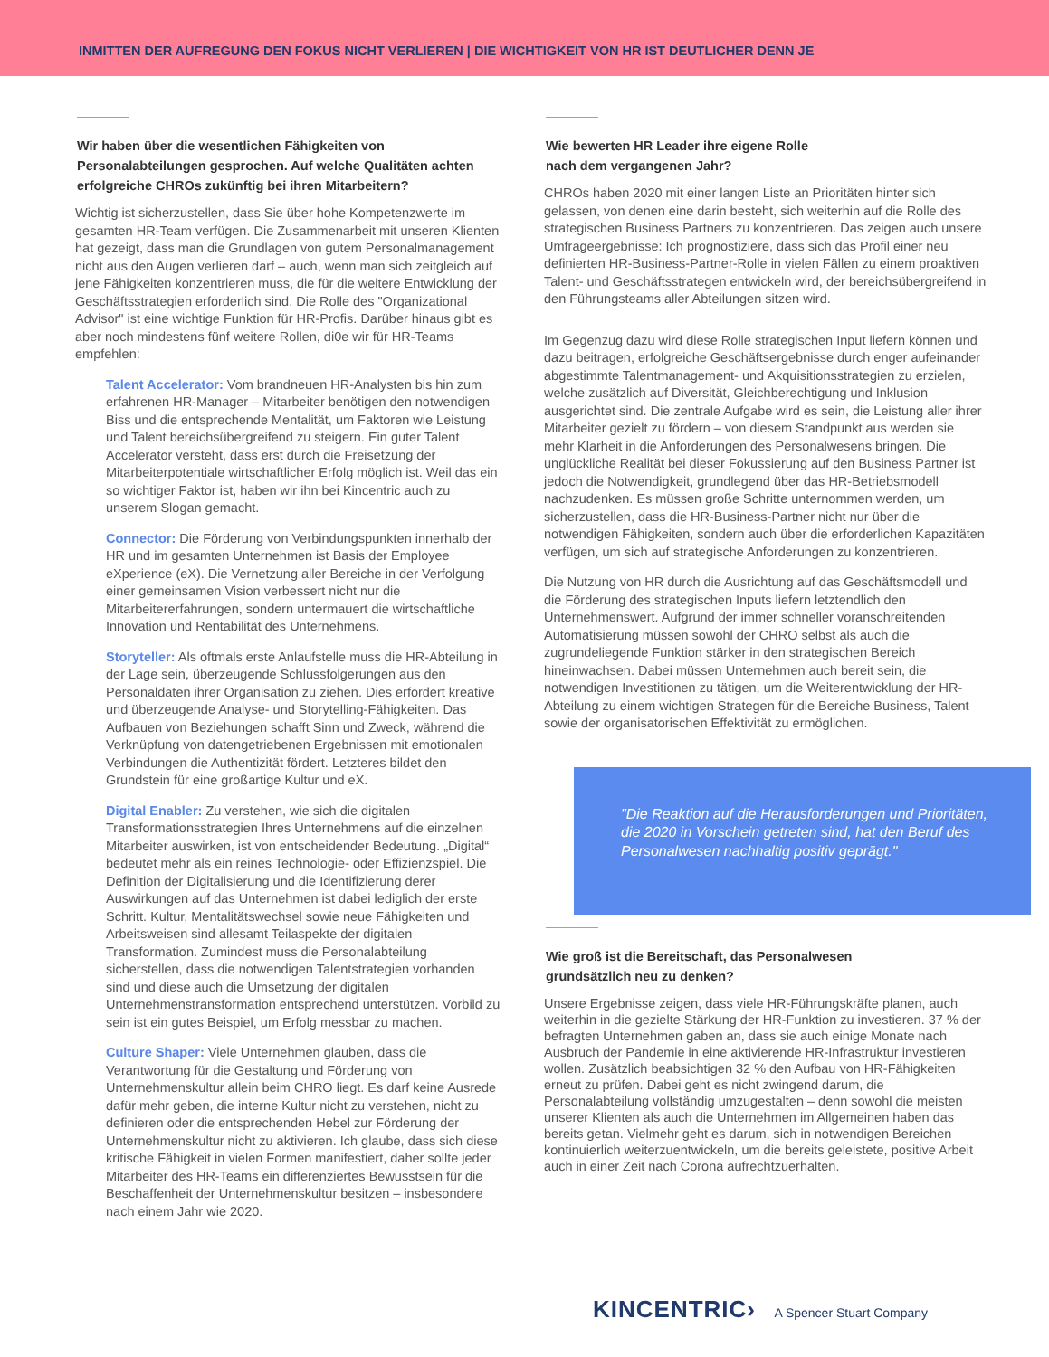INMITTEN DER AUFREGUNG DEN FOKUS NICHT VERLIEREN | DIE WICHTIGKEIT VON HR IST DEUTLICHER DENN JE
Wir haben über die wesentlichen Fähigkeiten von Personalabteilungen gesprochen. Auf welche Qualitäten achten erfolgreiche CHROs zukünftig bei ihren Mitarbeitern?
Wichtig ist sicherzustellen, dass Sie über hohe Kompetenzwerte im gesamten HR-Team verfügen. Die Zusammenarbeit mit unseren Klienten hat gezeigt, dass man die Grundlagen von gutem Personalmanagement nicht aus den Augen verlieren darf – auch, wenn man sich zeitgleich auf jene Fähigkeiten konzentrieren muss, die für die weitere Entwicklung der Geschäftsstrategien erforderlich sind. Die Rolle des "Organizational Advisor" ist eine wichtige Funktion für HR-Profis. Darüber hinaus gibt es aber noch mindestens fünf weitere Rollen, di0e wir für HR-Teams empfehlen:
Talent Accelerator: Vom brandneuen HR-Analysten bis hin zum erfahrenen HR-Manager – Mitarbeiter benötigen den notwendigen Biss und die entsprechende Mentalität, um Faktoren wie Leistung und Talent bereichsübergreifend zu steigern. Ein guter Talent Accelerator versteht, dass erst durch die Freisetzung der Mitarbeiterpotentiale wirtschaftlicher Erfolg möglich ist. Weil das ein so wichtiger Faktor ist, haben wir ihn bei Kincentric auch zu unserem Slogan gemacht.
Connector: Die Förderung von Verbindungspunkten innerhalb der HR und im gesamten Unternehmen ist Basis der Employee eXperience (eX). Die Vernetzung aller Bereiche in der Verfolgung einer gemeinsamen Vision verbessert nicht nur die Mitarbeitererfahrungen, sondern untermauert die wirtschaftliche Innovation und Rentabilität des Unternehmens.
Storyteller: Als oftmals erste Anlaufstelle muss die HR-Abteilung in der Lage sein, überzeugende Schlussfolgerungen aus den Personaldaten ihrer Organisation zu ziehen. Dies erfordert kreative und überzeugende Analyse- und Storytelling-Fähigkeiten. Das Aufbauen von Beziehungen schafft Sinn und Zweck, während die Verknüpfung von datengetriebenen Ergebnissen mit emotionalen Verbindungen die Authentizität fördert. Letzteres bildet den Grundstein für eine großartige Kultur und eX.
Digital Enabler: Zu verstehen, wie sich die digitalen Transformationsstrategien Ihres Unternehmens auf die einzelnen Mitarbeiter auswirken, ist von entscheidender Bedeutung. „Digital“ bedeutet mehr als ein reines Technologie- oder Effizienzspiel. Die Definition der Digitalisierung und die Identifizierung derer Auswirkungen auf das Unternehmen ist dabei lediglich der erste Schritt. Kultur, Mentalitätswechsel sowie neue Fähigkeiten und Arbeitsweisen sind allesamt Teilaspekte der digitalen Transformation. Zumindest muss die Personalabteilung sicherstellen, dass die notwendigen Talentstrategien vorhanden sind und diese auch die Umsetzung der digitalen Unternehmenstransformation entsprechend unterstützen. Vorbild zu sein ist ein gutes Beispiel, um Erfolg messbar zu machen.
Culture Shaper: Viele Unternehmen glauben, dass die Verantwortung für die Gestaltung und Förderung von Unternehmenskultur allein beim CHRO liegt. Es darf keine Ausrede dafür mehr geben, die interne Kultur nicht zu verstehen, nicht zu definieren oder die entsprechenden Hebel zur Förderung der Unternehmenskultur nicht zu aktivieren. Ich glaube, dass sich diese kritische Fähigkeit in vielen Formen manifestiert, daher sollte jeder Mitarbeiter des HR-Teams ein differenziertes Bewusstsein für die Beschaffenheit der Unternehmenskultur besitzen – insbesondere nach einem Jahr wie 2020.
Wie bewerten HR Leader ihre eigene Rolle
nach dem vergangenen Jahr?
CHROs haben 2020 mit einer langen Liste an Prioritäten hinter sich gelassen, von denen eine darin besteht, sich weiterhin auf die Rolle des strategischen Business Partners zu konzentrieren. Das zeigen auch unsere Umfrageergebnisse: Ich prognostiziere, dass sich das Profil einer neu definierten HR-Business-Partner-Rolle in vielen Fällen zu einem proaktiven Talent- und Geschäftsstrategen entwickeln wird, der bereichsübergreifend in den Führungsteams aller Abteilungen sitzen wird.
Im Gegenzug dazu wird diese Rolle strategischen Input liefern können und dazu beitragen, erfolgreiche Geschäftsergebnisse durch enger aufeinander abgestimmte Talentmanagement- und Akquisitionsstrategien zu erzielen, welche zusätzlich auf Diversität, Gleichberechtigung und Inklusion ausgerichtet sind. Die zentrale Aufgabe wird es sein, die Leistung aller ihrer Mitarbeiter gezielt zu fördern – von diesem Standpunkt aus werden sie mehr Klarheit in die Anforderungen des Personalwesens bringen. Die unglückliche Realität bei dieser Fokussierung auf den Business Partner ist jedoch die Notwendigkeit, grundlegend über das HR-Betriebsmodell nachzudenken. Es müssen große Schritte unternommen werden, um sicherzustellen, dass die HR-Business-Partner nicht nur über die notwendigen Fähigkeiten, sondern auch über die erforderlichen Kapazitäten verfügen, um sich auf strategische Anforderungen zu konzentrieren.
Die Nutzung von HR durch die Ausrichtung auf das Geschäftsmodell und die Förderung des strategischen Inputs liefern letztendlich den Unternehmenswert. Aufgrund der immer schneller voranschreitenden Automatisierung müssen sowohl der CHRO selbst als auch die zugrundeliegende Funktion stärker in den strategischen Bereich hineinwachsen. Dabei müssen Unternehmen auch bereit sein, die notwendigen Investitionen zu tätigen, um die Weiterentwicklung der HR-Abteilung zu einem wichtigen Strategen für die Bereiche Business, Talent sowie der organisatorischen Effektivität zu ermöglichen.
"Die Reaktion auf die Herausforderungen und Prioritäten, die 2020 in Vorschein getreten sind, hat den Beruf des Personalwesen nachhaltig positiv geprägt."
Wie groß ist die Bereitschaft, das Personalwesen
grundsätzlich neu zu denken?
Unsere Ergebnisse zeigen, dass viele HR-Führungskräfte planen, auch weiterhin in die gezielte Stärkung der HR-Funktion zu investieren. 37 % der befragten Unternehmen gaben an, dass sie auch einige Monate nach Ausbruch der Pandemie in eine aktivierende HR-Infrastruktur investieren wollen. Zusätzlich beabsichtigen 32 % den Aufbau von HR-Fähigkeiten erneut zu prüfen. Dabei geht es nicht zwingend darum, die Personalabteilung vollständig umzugestalten – denn sowohl die meisten unserer Klienten als auch die Unternehmen im Allgemeinen haben das bereits getan. Vielmehr geht es darum, sich in notwendigen Bereichen kontinuierlich weiterzuentwickeln, um die bereits geleistete, positive Arbeit auch in einer Zeit nach Corona aufrechtzuerhalten.
KINCENTRIC› A Spencer Stuart Company